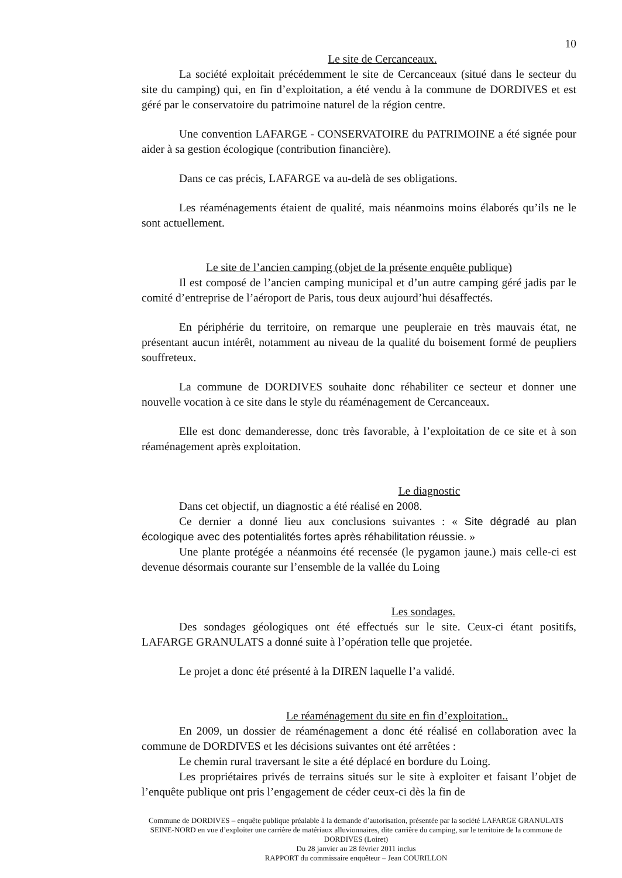10
Le site de Cercanceaux.
La société exploitait précédemment le site de Cercanceaux (situé dans le secteur du site du camping) qui, en fin d’exploitation, a été vendu à la commune de DORDIVES et est géré par le conservatoire du patrimoine naturel de la région centre.
Une convention LAFARGE - CONSERVATOIRE du PATRIMOINE a été signée pour aider à sa gestion écologique (contribution financière).
Dans ce cas précis, LAFARGE va au-delà de ses obligations.
Les réaménagements étaient de qualité, mais néanmoins moins élaborés qu’ils ne le sont actuellement.
Le site de l’ancien camping (objet de la présente enquête publique)
Il est composé de l’ancien camping municipal et d’un autre camping géré jadis par le comité d’entreprise de l’aéroport de Paris, tous deux aujourd’hui désaffectés.
En périphérie du territoire, on remarque une peupleraie en très mauvais état, ne présentant aucun intérêt, notamment au niveau de la qualité du boisement formé de peupliers souffreteux.
La commune de DORDIVES souhaite donc réhabiliter ce secteur et donner une nouvelle vocation à ce site dans le style du réaménagement de Cercanceaux.
Elle est donc demanderesse, donc très favorable, à l’exploitation de ce site et à son réaménagement après exploitation.
Le diagnostic
Dans cet objectif, un diagnostic a été réalisé en 2008.
Ce dernier a donné lieu aux conclusions suivantes : « Site dégradé au plan écologique avec des potentialités fortes après réhabilitation réussie. »
Une plante protégée a néanmoins été recensée (le pygamon jaune.) mais celle-ci est devenue désormais courante sur l’ensemble de la vallée du Loing
Les sondages.
Des sondages géologiques ont été effectués sur le site. Ceux-ci étant positifs, LAFARGE GRANULATS a donné suite à l’opération telle que projetée.
Le projet a donc été présenté à la DIREN laquelle l’a validé.
Le réaménagement du site en fin d’exploitation..
En 2009, un dossier de réaménagement a donc été réalisé en collaboration avec la commune de DORDIVES et les décisions suivantes ont été arrêtées :
Le chemin rural traversant le site a été déplacé en bordure du Loing.
Les propriétaires privés de terrains situés sur le site à exploiter et faisant l’objet de l’enquête publique ont pris l’engagement de céder ceux-ci dès la fin de
Commune de DORDIVES – enquête publique préalable à la demande d’autorisation, présentée par la société LAFARGE GRANULATS SEINE-NORD en vue d’exploiter une carrière de matériaux alluvionnaires, dite carrière du camping, sur le territoire de la commune de DORDIVES (Loiret)
Du 28 janvier au 28 février 2011 inclus
RAPPORT du commissaire enquêteur – Jean COURILLON